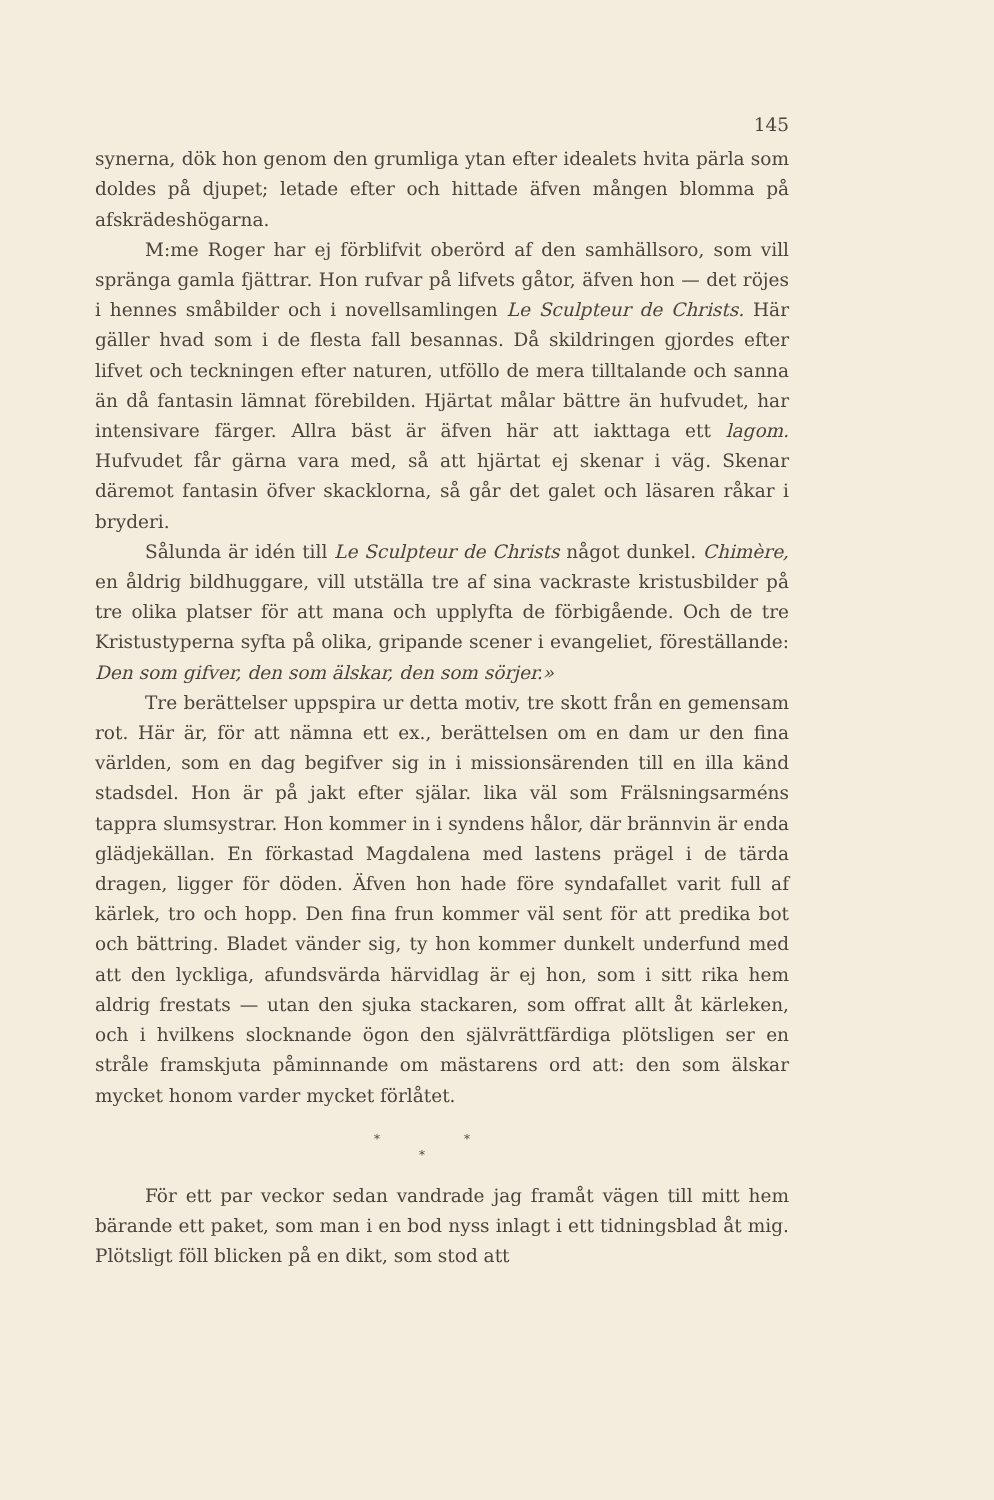145
synerna, dök hon genom den grumliga ytan efter idealets hvita pärla som doldes på djupet; letade efter och hittade äfven mången blomma på afskrädeshögarna.
M:me Roger har ej förblifvit oberörd af den samhällsoro, som vill spränga gamla fjättrar. Hon rufvar på lifvets gåtor, äfven hon — det röjes i hennes småbilder och i novellsamlingen Le Sculpteur de Christs. Här gäller hvad som i de flesta fall besannas. Då skildringen gjordes efter lifvet och teckningen efter naturen, utföllo de mera tilltalande och sanna än då fantasin lämnat förebilden. Hjärtat målar bättre än hufvudet, har intensivare färger. Allra bäst är äfven här att iakttaga ett lagom. Hufvudet får gärna vara med, så att hjärtat ej skenar i väg. Skenar däremot fantasin öfver skacklorna, så går det galet och läsaren råkar i bryderi.
Sålunda är idén till Le Sculpteur de Christs något dunkel. Chimère, en åldrig bildhuggare, vill utställa tre af sina vackraste kristusbilder på tre olika platser för att mana och upplyfta de förbigående. Och de tre Kristustyperna syfta på olika, gripande scener i evangeliet, föreställande: Den som gifver, den som älskar, den som sörjer.»
Tre berättelser uppspira ur detta motiv, tre skott från en gemensam rot. Här är, för att nämna ett ex., berättelsen om en dam ur den fina världen, som en dag begifver sig in i missionsärenden till en illa känd stadsdel. Hon är på jakt efter själar. lika väl som Frälsningsarméns tappra slumsystrar. Hon kommer in i syndens hålor, där brännvin är enda glädjekällan. En förkastad Magdalena med lastens prägel i de tärda dragen, ligger för döden. Äfven hon hade före syndafallet varit full af kärlek, tro och hopp. Den fina frun kommer väl sent för att predika bot och bättring. Bladet vänder sig, ty hon kommer dunkelt underfund med att den lyckliga, afundsvärda härvidlag är ej hon, som i sitt rika hem aldrig frestats — utan den sjuka stackaren, som offrat allt åt kärleken, och i hvilkens slocknande ögon den självrättfärdiga plötsligen ser en stråle framskjuta påminnande om mästarens ord att: den som älskar mycket honom varder mycket förlåtet.
* *
*
För ett par veckor sedan vandrade jag framåt vägen till mitt hem bärande ett paket, som man i en bod nyss inlagt i ett tidningsblad åt mig. Plötsligt föll blicken på en dikt, som stod att